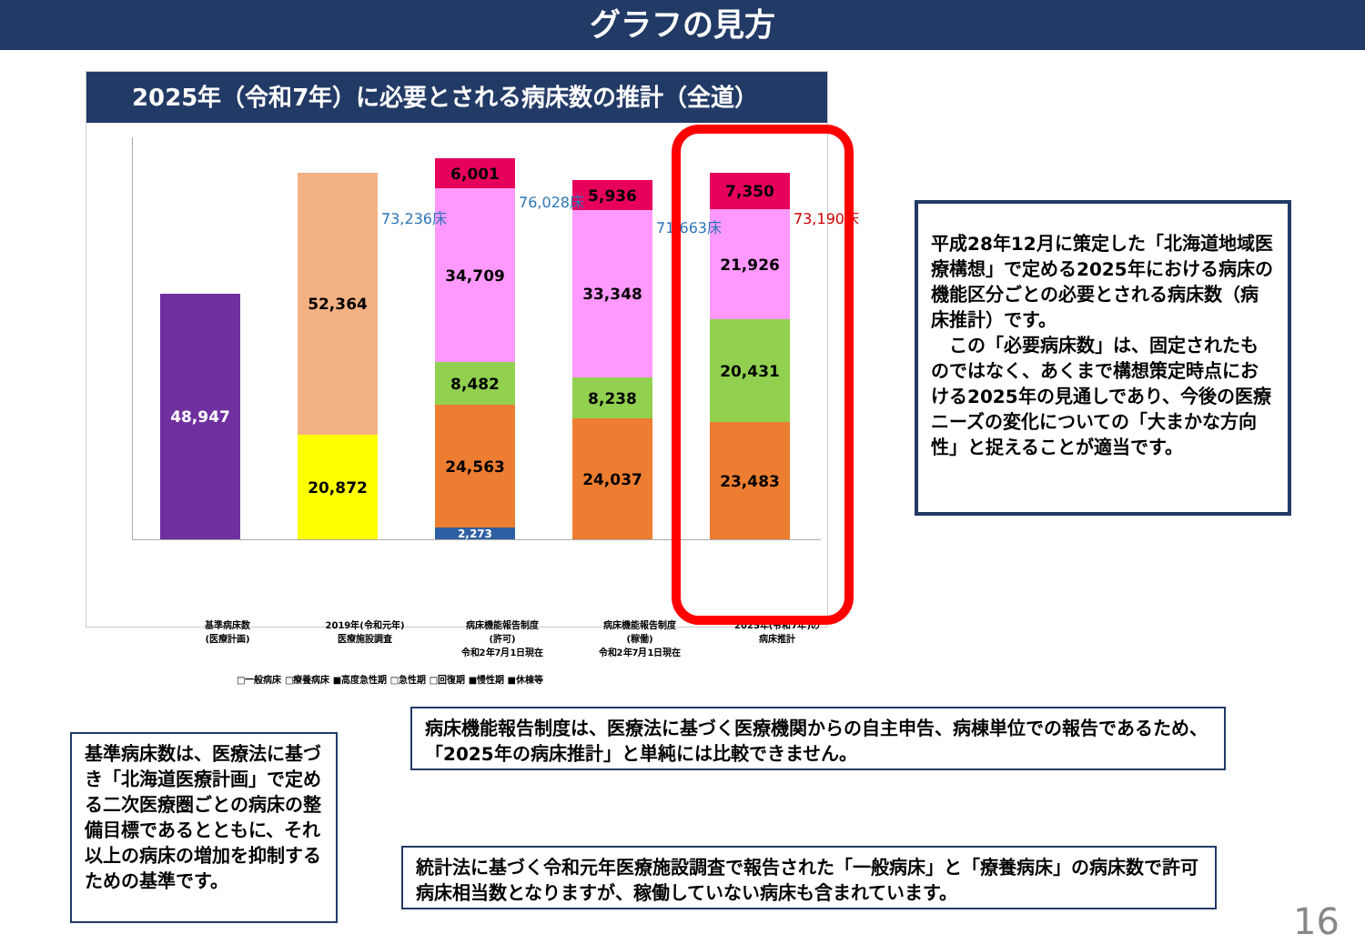グラフの見方
2025年（令和7年）に必要とされる病床数の推計（全道）
48,947
52,364
20,872
6,001
34,709
8,482
24,563
2,273
5,936
33,348
8,238
24,037
7,350
21,926
20,431
23,483
73,236床
76,028床
71,663床
73,190床
基準病床数
(医療計画)
2019年(令和元年)
医療施設調査
病床機能報告制度
(許可)
令和2年7月1日現在
病床機能報告制度
(稼働)
令和2年7月1日現在
2025年(令和7年)の
病床推計
□一般病床 □療養病床 ■高度急性期 □急性期 □回復期 ■慢性期 ■休棟等
平成28年12月に策定した「北海道地域医療構想」で定める2025年における病床の機能区分ごとの必要とされる病床数（病床推計）です。
　この「必要病床数」は、固定されたものではなく、あくまで構想策定時点における2025年の見通しであり、今後の医療ニーズの変化についての「大まかな方向性」と捉えることが適当です。
病床機能報告制度は、医療法に基づく医療機関からの自主申告、病棟単位での報告であるため、「2025年の病床推計」と単純には比較できません。
基準病床数は、医療法に基づき「北海道医療計画」で定める二次医療圏ごとの病床の整備目標であるとともに、それ以上の病床の増加を抑制するための基準です。
統計法に基づく令和元年医療施設調査で報告された「一般病床」と「療養病床」の病床数で許可病床相当数となりますが、稼働していない病床も含まれています。
16